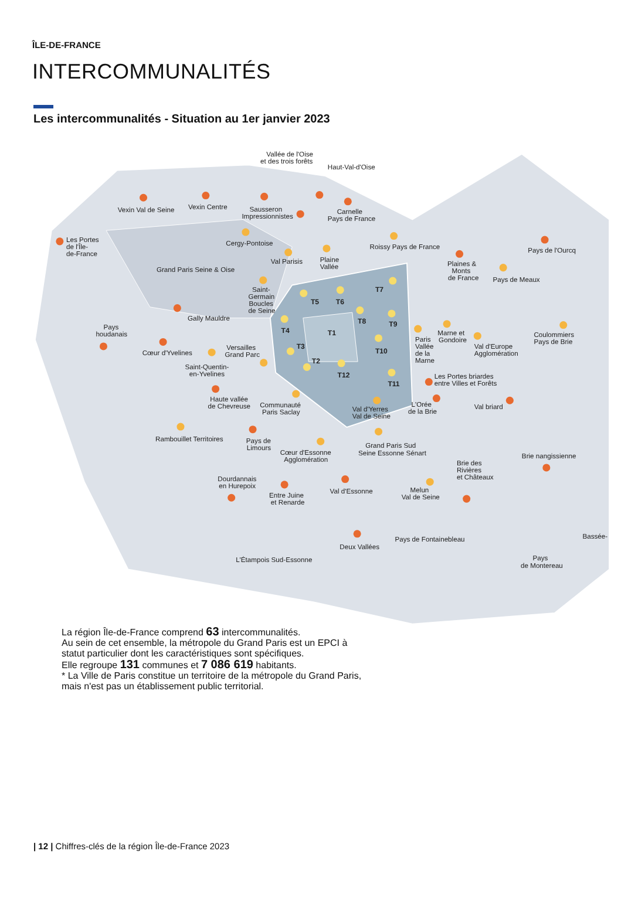ÎLE-DE-FRANCE
INTERCOMMUNALITÉS
Les intercommunalités - Situation au 1er janvier 2023
Vallée de l'Oise
et des trois forêts
Haut-Val-d'Oise
Vexin Val de Seine
Vexin Centre
Sausseron
Impressionnistes
Carnelle
Pays de France
Les Portes
de l'Île-
de-France
Cergy-Pontoise
Roissy Pays de France
Pays de l'Ourcq
Val Parisis
Plaine
Vallée
Plaines &
Monts
de France
Grand Paris Seine & Oise
Pays de Meaux
Saint-
Germain
Boucles
de Seine
Gally Mauldre
Pays
houdanais
T5
T6
T7
T8
T9
T4
T1
T3
T10
T2
T12
T11
Marne et
Gondoire
Paris
Vallée
de la
Marne
Val d'Europe
Agglomération
Coulommiers
Pays de Brie
Cœur d'Yvelines
Versailles
Grand Parc
Saint-Quentin-
en-Yvelines
Les Portes briardes
entre Villes et Forêts
Haute vallée
de Chevreuse
Communauté
Paris Saclay
Val d'Yerres
Val de Seine
L'Orée
de la Brie
Val briard
Rambouillet Territoires
Pays de
Limours
Cœur d'Essonne
Agglomération
Grand Paris Sud
Seine Essonne Sénart
Brie nangissienne
Brie des
Rivières
et Châteaux
Dourdannais
en Hurepoix
Val d'Essonne
Entre Juine
et Renarde
Melun
Val de Seine
Bassée-
Pays de Fontainebleau
Deux Vallées
L'Étampois Sud-Essonne
Pays
de Montereau
La région Île-de-France comprend 63 intercommunalités.
Au sein de cet ensemble, la métropole du Grand Paris est un EPCI à statut particulier dont les caractéristiques sont spécifiques.
Elle regroupe 131 communes et 7 086 619 habitants.
* La Ville de Paris constitue un territoire de la métropole du Grand Paris, mais n'est pas un établissement public territorial.
| 12 | Chiffres-clés de la région Île-de-France 2023